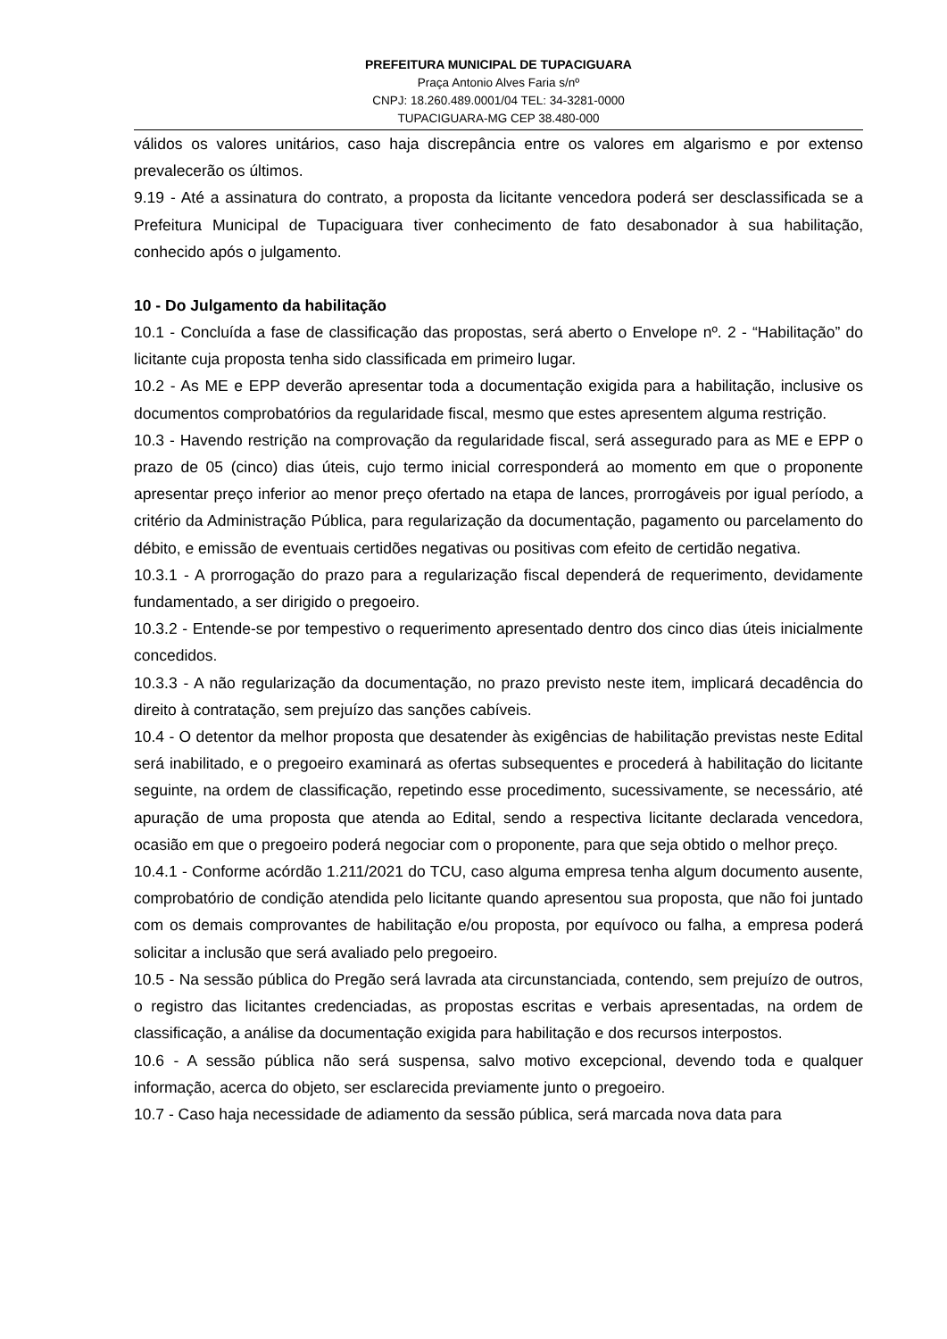PREFEITURA MUNICIPAL DE TUPACIGUARA
Praça Antonio Alves Faria s/nº
CNPJ: 18.260.489.0001/04 TEL: 34-3281-0000
TUPACIGUARA-MG CEP 38.480-000
válidos os valores unitários, caso haja discrepância entre os valores em algarismo e por extenso prevalecerão os últimos.
9.19 - Até a assinatura do contrato, a proposta da licitante vencedora poderá ser desclassificada se a Prefeitura Municipal de Tupaciguara tiver conhecimento de fato desabonador à sua habilitação, conhecido após o julgamento.
10 - Do Julgamento da habilitação
10.1 - Concluída a fase de classificação das propostas, será aberto o Envelope nº. 2 - “Habilitação” do licitante cuja proposta tenha sido classificada em primeiro lugar.
10.2 - As ME e EPP deverão apresentar toda a documentação exigida para a habilitação, inclusive os documentos comprobatórios da regularidade fiscal, mesmo que estes apresentem alguma restrição.
10.3 - Havendo restrição na comprovação da regularidade fiscal, será assegurado para as ME e EPP o prazo de 05 (cinco) dias úteis, cujo termo inicial corresponderá ao momento em que o proponente apresentar preço inferior ao menor preço ofertado na etapa de lances, prorrogáveis por igual período, a critério da Administração Pública, para regularização da documentação, pagamento ou parcelamento do débito, e emissão de eventuais certidões negativas ou positivas com efeito de certidão negativa.
10.3.1 - A prorrogação do prazo para a regularização fiscal dependerá de requerimento, devidamente fundamentado, a ser dirigido o pregoeiro.
10.3.2 - Entende-se por tempestivo o requerimento apresentado dentro dos cinco dias úteis inicialmente concedidos.
10.3.3 - A não regularização da documentação, no prazo previsto neste item, implicará decadência do direito à contratação, sem prejuízo das sanções cabíveis.
10.4 - O detentor da melhor proposta que desatender às exigências de habilitação previstas neste Edital será inabilitado, e o pregoeiro examinará as ofertas subsequentes e procederá à habilitação do licitante seguinte, na ordem de classificação, repetindo esse procedimento, sucessivamente, se necessário, até apuração de uma proposta que atenda ao Edital, sendo a respectiva licitante declarada vencedora, ocasião em que o pregoeiro poderá negociar com o proponente, para que seja obtido o melhor preço.
10.4.1 - Conforme acórdão 1.211/2021 do TCU, caso alguma empresa tenha algum documento ausente, comprobatório de condição atendida pelo licitante quando apresentou sua proposta, que não foi juntado com os demais comprovantes de habilitação e/ou proposta, por equívoco ou falha, a empresa poderá solicitar a inclusão que será avaliado pelo pregoeiro.
10.5 - Na sessão pública do Pregão será lavrada ata circunstanciada, contendo, sem prejuízo de outros, o registro das licitantes credenciadas, as propostas escritas e verbais apresentadas, na ordem de classificação, a análise da documentação exigida para habilitação e dos recursos interpostos.
10.6 - A sessão pública não será suspensa, salvo motivo excepcional, devendo toda e qualquer informação, acerca do objeto, ser esclarecida previamente junto o pregoeiro.
10.7 - Caso haja necessidade de adiamento da sessão pública, será marcada nova data para